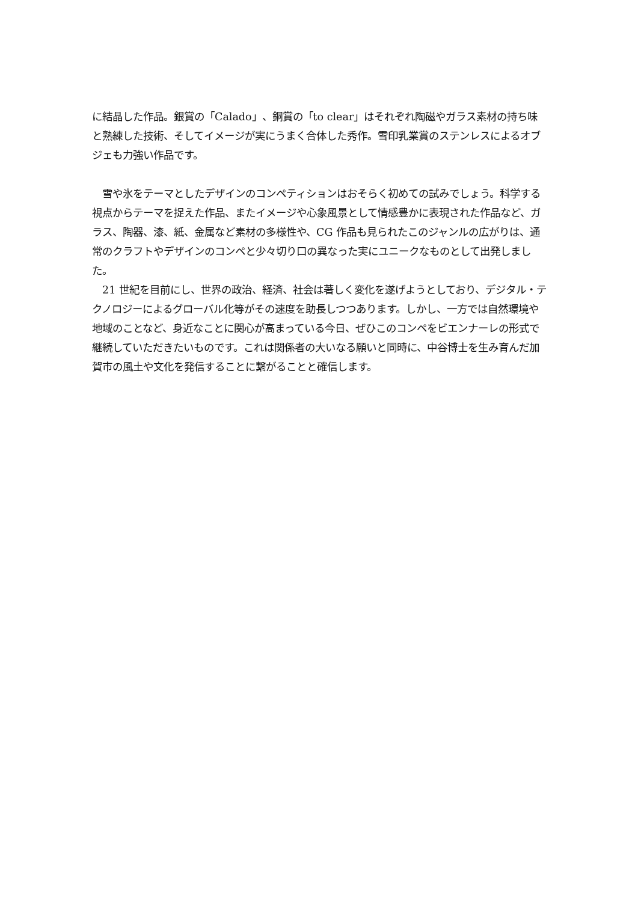に結晶した作品。銀賞の「Calado」、銅賞の「to clear」はそれぞれ陶磁やガラス素材の持ち味と熟練した技術、そしてイメージが実にうまく合体した秀作。雪印乳業賞のステンレスによるオブジェも力強い作品です。
　雪や氷をテーマとしたデザインのコンペティションはおそらく初めての試みでしょう。科学する視点からテーマを捉えた作品、またイメージや心象風景として情感豊かに表現された作品など、ガラス、陶器、漆、紙、金属など素材の多様性や、CG 作品も見られたこのジャンルの広がりは、通常のクラフトやデザインのコンペと少々切り口の異なった実にユニークなものとして出発しました。
　21 世紀を目前にし、世界の政治、経済、社会は著しく変化を遂げようとしており、デジタル・テクノロジーによるグローバル化等がその速度を助長しつつあります。しかし、一方では自然環境や地域のことなど、身近なことに関心が高まっている今日、ぜひこのコンペをビエンナーレの形式で継続していただきたいものです。これは関係者の大いなる願いと同時に、中谷博士を生み育んだ加賀市の風土や文化を発信することに繋がることと確信します。